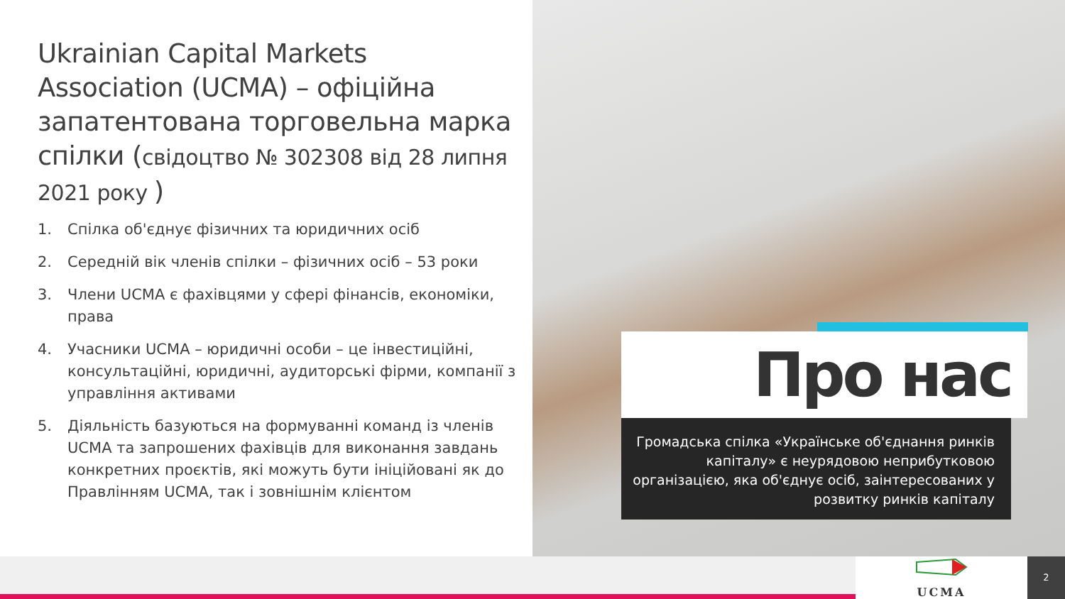Ukrainian Capital Markets Association (UCMA) – офіційна запатентована торговельна марка спілки (свідоцтво № 302308 від 28 липня 2021 року )
1. Спілка об'єднує фізичних та юридичних осіб
2. Середній вік членів спілки – фізичних осіб – 53 роки
3. Члени UCMA є фахівцями у сфері фінансів, економіки, права
4. Учасники UCMA – юридичні особи – це інвестиційні, консультаційні, юридичні, аудиторські фірми, компанії з управління активами
5. Діяльність базуються на формуванні команд із членів UCMA та запрошених фахівців для виконання завдань конкретних проєктів, які можуть бути ініційовані як до Правлінням UCMA, так і зовнішнім клієнтом
Про нас
Громадська спілка «Українське об'єднання ринків капіталу» є неурядовою неприбутковою організацією, яка об'єднує осіб, заінтересованих у розвитку ринків капіталу
UCMA 2